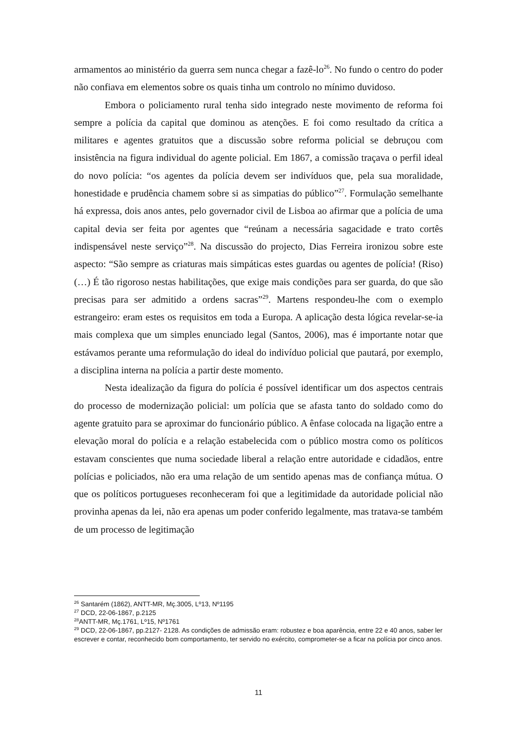armamentos ao ministério da guerra sem nunca chegar a fazê-lo<sup>26</sup>. No fundo o centro do poder não confiava em elementos sobre os quais tinha um controlo no mínimo duvidoso.
Embora o policiamento rural tenha sido integrado neste movimento de reforma foi sempre a polícia da capital que dominou as atenções. E foi como resultado da crítica a militares e agentes gratuitos que a discussão sobre reforma policial se debruçou com insistência na figura individual do agente policial. Em 1867, a comissão traçava o perfil ideal do novo polícia: “os agentes da polícia devem ser indivíduos que, pela sua moralidade, honestidade e prudência chamem sobre si as simpatias do público”<sup>27</sup>. Formulação semelhante há expressa, dois anos antes, pelo governador civil de Lisboa ao afirmar que a polícia de uma capital devia ser feita por agentes que “reúnam a necessária sagacidade e trato cortês indispensável neste serviço”<sup>28</sup>. Na discussão do projecto, Dias Ferreira ironizou sobre este aspecto: “São sempre as criaturas mais simpáticas estes guardas ou agentes de polícia! (Riso) (…) É tão rigoroso nestas habilitações, que exige mais condições para ser guarda, do que são precisas para ser admitido a ordens sacras”<sup>29</sup>. Martens respondeu-lhe com o exemplo estrangeiro: eram estes os requisitos em toda a Europa. A aplicação desta lógica revelar-se-ia mais complexa que um simples enunciado legal (Santos, 2006), mas é importante notar que estávamos perante uma reformulação do ideal do indivíduo policial que pautará, por exemplo, a disciplina interna na polícia a partir deste momento.
Nesta idealização da figura do polícia é possível identificar um dos aspectos centrais do processo de modernização policial: um polícia que se afasta tanto do soldado como do agente gratuito para se aproximar do funcionário público. A ênfase colocada na ligação entre a elevação moral do polícia e a relação estabelecida com o público mostra como os políticos estavam conscientes que numa sociedade liberal a relação entre autoridade e cidadãos, entre polícias e policiados, não era uma relação de um sentido apenas mas de confiança mútua. O que os políticos portugueses reconheceram foi que a legitimidade da autoridade policial não provinha apenas da lei, não era apenas um poder conferido legalmente, mas tratava-se também de um processo de legitimação
<sup>26</sup> Santarém (1862), ANTT-MR, Mç.3005, Lº13, Nº1195
<sup>27</sup> DCD, 22-06-1867, p.2125
<sup>28</sup> ANTT-MR, Mç.1761, Lº15, Nº1761
<sup>29</sup> DCD, 22-06-1867, pp.2127- 2128. As condições de admissão eram: robustez e boa aparência, entre 22 e 40 anos, saber ler escrever e contar, reconhecido bom comportamento, ter servido no exército, comprometer-se a ficar na polícia por cinco anos.
11